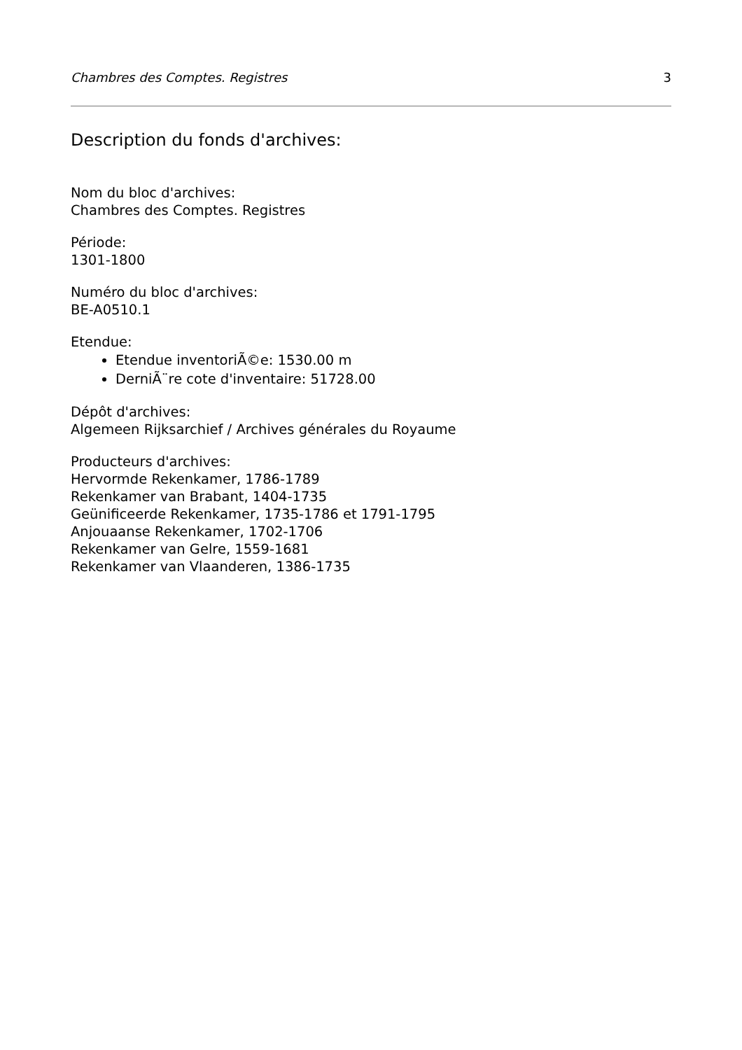Chambres des Comptes. Registres 3
Description du fonds d'archives:
Nom du bloc d'archives:
Chambres des Comptes. Registres
Période:
1301-1800
Numéro du bloc d'archives:
BE-A0510.1
Etendue:
Etendue inventoriÃ©e: 1530.00 m
DerniÃ¨re cote d'inventaire: 51728.00
Dépôt d'archives:
Algemeen Rijksarchief / Archives générales du Royaume
Producteurs d'archives:
Hervormde Rekenkamer, 1786-1789
Rekenkamer van Brabant, 1404-1735
Geünificeerde Rekenkamer, 1735-1786 et 1791-1795
Anjouaanse Rekenkamer, 1702-1706
Rekenkamer van Gelre, 1559-1681
Rekenkamer van Vlaanderen, 1386-1735